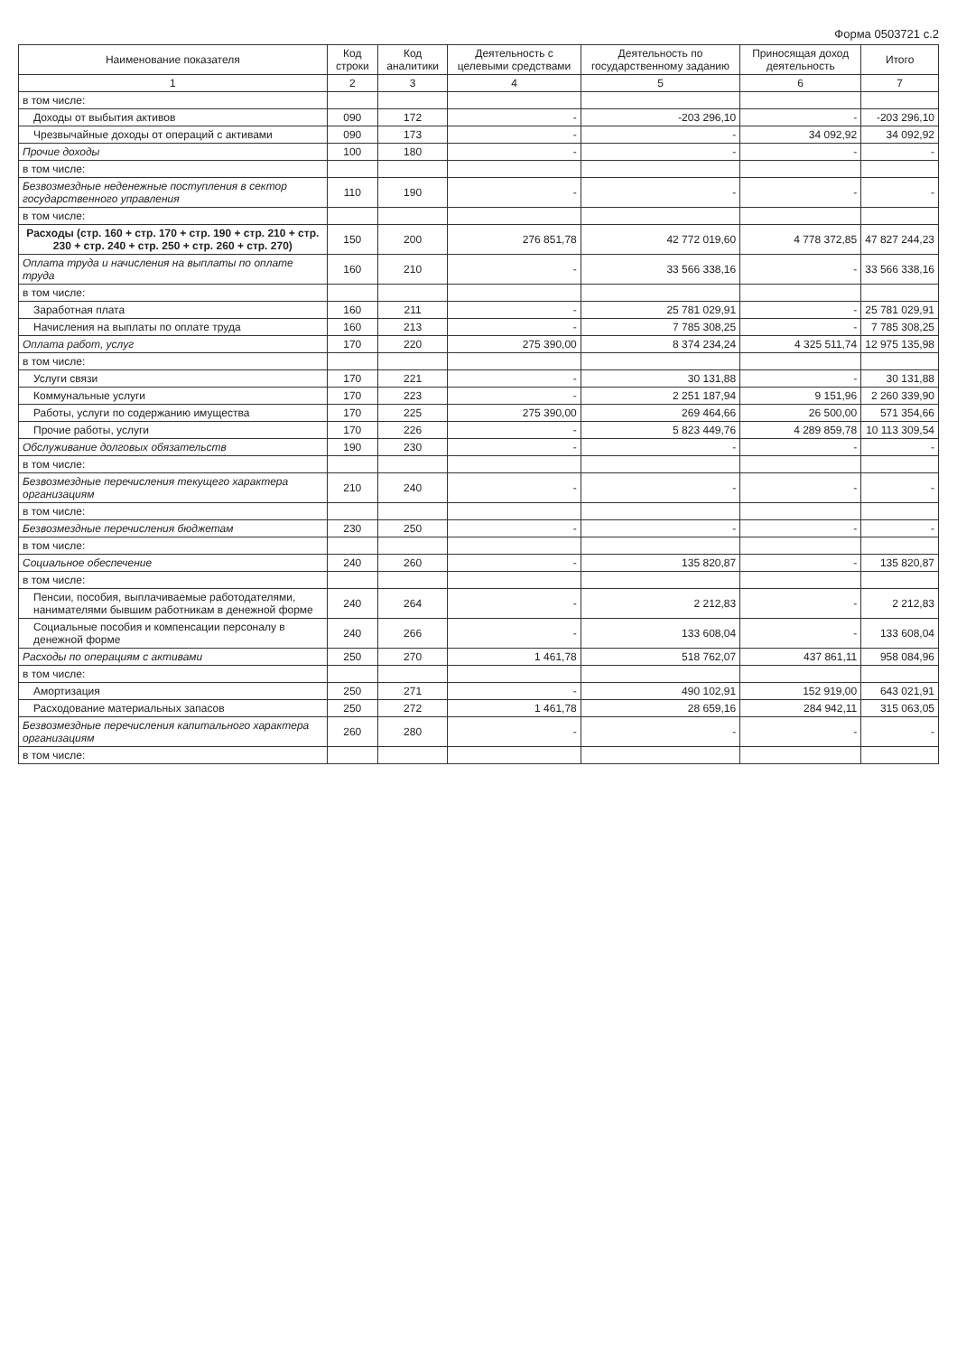Форма 0503721 с.2
| Наименование показателя | Код строки | Код аналитики | Деятельность с целевыми средствами | Деятельность по государственному заданию | Приносящая доход деятельность | Итого |
| --- | --- | --- | --- | --- | --- | --- |
| 1 | 2 | 3 | 4 | 5 | 6 | 7 |
| в том числе: | | | | | | |
| Доходы от выбытия активов | 090 | 172 | - | -203 296,10 | - | -203 296,10 |
| Чрезвычайные доходы от операций с активами | 090 | 173 | - | - | 34 092,92 | 34 092,92 |
| Прочие доходы | 100 | 180 | - | - | - | - |
| в том числе: | | | | | | |
| Безвозмездные неденежные поступления в сектор государственного управления | 110 | 190 | - | - | - | - |
| в том числе: | | | | | | |
| Расходы (стр. 160 + стр. 170 + стр. 190 + стр. 210 + стр. 230 + стр. 240 + стр. 250 + стр. 260 + стр. 270) | 150 | 200 | 276 851,78 | 42 772 019,60 | 4 778 372,85 | 47 827 244,23 |
| Оплата труда и начисления на выплаты по оплате труда | 160 | 210 | - | 33 566 338,16 | - | 33 566 338,16 |
| в том числе: | | | | | | |
| Заработная плата | 160 | 211 | - | 25 781 029,91 | - | 25 781 029,91 |
| Начисления на выплаты по оплате труда | 160 | 213 | - | 7 785 308,25 | - | 7 785 308,25 |
| Оплата работ, услуг | 170 | 220 | 275 390,00 | 8 374 234,24 | 4 325 511,74 | 12 975 135,98 |
| в том числе: | | | | | | |
| Услуги связи | 170 | 221 | - | 30 131,88 | - | 30 131,88 |
| Коммунальные услуги | 170 | 223 | - | 2 251 187,94 | 9 151,96 | 2 260 339,90 |
| Работы, услуги по содержанию имущества | 170 | 225 | 275 390,00 | 269 464,66 | 26 500,00 | 571 354,66 |
| Прочие работы, услуги | 170 | 226 | - | 5 823 449,76 | 4 289 859,78 | 10 113 309,54 |
| Обслуживание долговых обязательств | 190 | 230 | - | - | - | - |
| в том числе: | | | | | | |
| Безвозмездные перечисления текущего характера организациям | 210 | 240 | - | - | - | - |
| в том числе: | | | | | | |
| Безвозмездные перечисления бюджетам | 230 | 250 | - | - | - | - |
| в том числе: | | | | | | |
| Социальное обеспечение | 240 | 260 | - | 135 820,87 | - | 135 820,87 |
| в том числе: | | | | | | |
| Пенсии, пособия, выплачиваемые работодателями, нанимателями бывшим работникам в денежной форме | 240 | 264 | - | 2 212,83 | - | 2 212,83 |
| Социальные пособия и компенсации персоналу в денежной форме | 240 | 266 | - | 133 608,04 | - | 133 608,04 |
| Расходы по операциям с активами | 250 | 270 | 1 461,78 | 518 762,07 | 437 861,11 | 958 084,96 |
| в том числе: | | | | | | |
| Амортизация | 250 | 271 | - | 490 102,91 | 152 919,00 | 643 021,91 |
| Расходование материальных запасов | 250 | 272 | 1 461,78 | 28 659,16 | 284 942,11 | 315 063,05 |
| Безвозмездные перечисления капитального характера организациям | 260 | 280 | - | - | - | - |
| в том числе: | | | | | | |